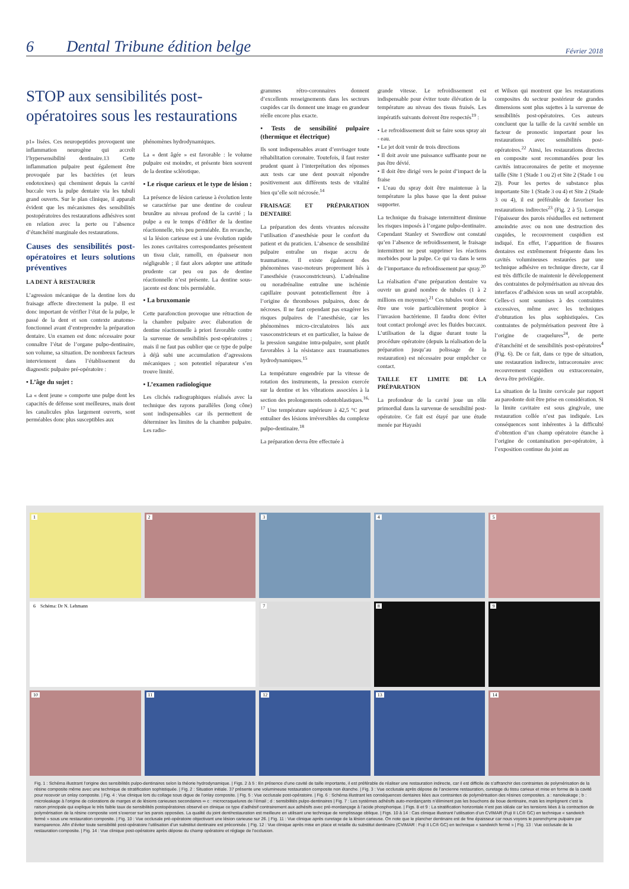6 Dental Tribune édition belge Février 2018
p1» lisées. Ces neuropeptides provoquent une inflammation neurogène qui accroît l’hypersensibilité dentinaire.13 Cette inflammation pulpaire peut également être provoquée par les bactéries (et leurs endotoxines) qui cheminent depuis la cavité buccale vers la pulpe dentaire via les tubuli grand ouverts. Sur le plan clinique, il apparaît évident que les mécanismes des sensibilités postopératoires des restaurations adhésives sont en relation avec la perte ou l’absence d’étanchéité marginale des restaurations.
Causes des sensibilités post-opératoires et leurs solutions préventives
LA DENT À RESTAURER
L’agression mécanique de la dentine lors du fraisage affecte directement la pulpe. Il est donc important de vérifier l’état de la pulpe, le passé de la dent et son contexte anatomo-fonctionnel avant d’entreprendre la préparation dentaire. Un examen est donc nécessaire pour connaître l’état de l’organe pulpo-dentinaire, son volume, sa situation. De nombreux facteurs interviennent dans l’établissement du diagnostic pulpaire pré-opératoire :
• L’âge du sujet :
La « dent jeune » comporte une pulpe dont les capacités de défense sont meilleures, mais dont les canalicules plus largement ouverts, sont perméables donc plus susceptibles aux
phénomènes hydrodynamiques.
La « dent âgée » est favorable : le volume pulpaire est moindre, et présente bien souvent de la dentine sclérotique.
• Le risque carieux et le type de lésion :
La présence de lésion carieuse à évolution lente se caractérise par une dentine de couleur brunâtre au niveau profond de la cavité ; la pulpe a eu le temps d’édifier de la dentine réactionnelle, très peu perméable. En revanche, si la lésion carieuse est à une évolution rapide les zones cavitaires correspondantes présentent un tissu clair, ramolli, en épaisseur non négligeable ; il faut alors adopter une attitude prudente car peu ou pas de dentine réactionnelle n’est présente. La dentine sous-jacente est donc très perméable.
• La bruxomanie
Cette parafonction provoque une rétraction de la chambre pulpaire avec élaboration de dentine réactionnelle à priori favorable contre la survenue de sensibilités post-opératoires ; mais il ne faut pas oublier que ce type de pulpe à déjà subi une accumulation d’agressions mécaniques ; son potentiel réparateur s’en trouve limité.
• L’examen radiologique
Les clichés radiographiques réalisés avec la technique des rayons parallèles (long cône) sont indispensables car ils permettent de déterminer les limites de la chambre pulpaire. Les radio-
grammes rétro-coronnaires donnent d’excellents renseignements dans les secteurs cuspides car ils donnent une image en grandeur réelle encore plus exacte.
• Tests de sensibilité pulpaire (thermique et électrique)
Ils sont indispensables avant d’envisager toute réhabilitation coronaire. Toutefois, il faut rester prudent quant à l’interprétation des réponses aux tests car une dent pouvait répondre positivement aux différents tests de vitalité bien qu’elle soit nécrosée.<sup>14</sup>
FRAISAGE ET PRÉPARATION DENTAIRE
La préparation des dents vivantes nécessite l’utilisation d’anesthésie pour le confort du patient et du praticien. L’absence de sensibilité pulpaire entraîne un risque accru de traumatisme. Il existe également des phénomènes vaso-moteurs proprement liés à l’anesthésie (vasoconstricteurs). L’adrénaline ou noradrénaline entraîne une ischémie capillaire pouvant potentiellement être à l’origine de thromboses pulpaires, donc de nécroses. Il ne faut cependant pas exagérer les risques pulpaires de l’anesthésie, car les phénomènes micro-circulatoires liés aux vasoconstricteurs et en particulier, la baisse de la pression sanguine intra-pulpaire, sont plutôt favorables à la résistance aux traumatismes hydrodynamiques.<sup>15</sup>
La température engendrée par la vitesse de rotation des instruments, la pression exercée sur la dentine et les vibrations associées à la section des prolongements odontoblastiques.<sup>16, 17</sup> Une température supérieure à 42,5 °C peut entraîner des lésions irréversibles du complexe pulpo-dentinaire.<sup>18</sup>
La préparation devra être effectuée à
grande vitesse. Le refroidissement est indispensable pour éviter toute élévation de la température au niveau des tissus fraisés. Les impératifs suivants doivent être respectés<sup>19</sup> :
• Le refroidissement doit se faire sous spray air - eau.
• Le jet doit venir de trois directions
• Il doit avoir une puissance suffisante pour ne pas être dévié.
• Il doit être dirigé vers le point d’impact de la fraise
• L’eau du spray doit être maintenue à la température la plus basse que la dent puisse supporter.
La technique du fraisage intermittent diminue les risques imposés à l’organe pulpo-dentinaire. Cependant Stanley et Swerdlow ont constaté qu’en l’absence de refroidissement, le fraisage intermittent ne peut supprimer les réactions morbides pour la pulpe. Ce qui va dans le sens de l’importance du refroidissement par spray.<sup>20</sup>
La réalisation d’une préparation dentaire va ouvrir un grand nombre de tubules (1 à 2 millions en moyenne).<sup>21</sup> Ces tubules vont donc être une voie particulièrement propice à l’invasion bactérienne. Il faudra donc éviter tout contact prolongé avec les fluides buccaux. L’utilisation de la digue durant toute la procédure opératoire (depuis la réalisation de la préparation jusqu’au polissage de la restauration) est nécessaire pour empêcher ce contact.
TAILLE ET LIMITE DE LA PRÉPARATION
La profondeur de la cavité joue un rôle primordial dans la survenue de sensibilité post-opératoire. Ce fait est étayé par une étude menée par Hayashi
et Wilson qui montrent que les restaurations composites du secteur postérieur de grandes dimensions sont plus sujettes à la survenue de sensibilités post-opératoires. Ces auteurs concluent que la taille de la cavité semble un facteur de pronostic important pour les restaurations avec sensibilités post-opératoires.<sup>22</sup> Ainsi, les restaurations directes en composite sont recommandées pour les cavités intracoronaires de petite et moyenne taille (Site 1 (Stade 1 ou 2) et Site 2 (Stade 1 ou 2)). Pour les pertes de substance plus importante Site 1 (Stade 3 ou 4) et Site 2 (Stade 3 ou 4), il est préférable de favoriser les restaurations indirectes<sup>23</sup> (Fig. 2 à 5). Lorsque l’épaisseur des parois résiduelles est nettement amoindrie avec ou non une destruction des cuspides, le recouvrement cuspidien est indiqué. En effet, l’apparition de fissures dentaires est extrêmement fréquente dans les cavités volumineuses restaurées par une technique adhésive en technique directe, car il est très difficile de maintenir le développement des contraintes de polymérisation au niveau des interfaces d’adhésion sous un seuil acceptable. Celles-ci sont soumises à des contraintes excessives, même avec les techniques d’obturation les plus sophistiquées. Ces contraintes de polymérisation peuvent être à l’origine de craquelures<sup>24</sup>, de perte d’étanchéité et de sensibilités post-opératoires<sup>4</sup> (Fig. 6). De ce fait, dans ce type de situation, une restauration indirecte, intracoronaire avec recouvrement cuspidien ou extracoronaire, devra être privilégiée.
La situation de la limite cervicale par rapport au parodonte doit être prise en considération. Si la limite cavitaire est sous gingivale, une restauration collée n’est pas indiquée. Les conséquences sont inhérentes à la difficulté d’obtention d’un champ opératoire étanche à l’origine de contamination per-opératoire, à l’exposition continue du joint au
STOP aux sensibilités post-opératoires sous les restaurations
1
2
3
4
5
6 Schéma: Dr N. Lehmann
7
8
9
10
11
12
13
14
Fig. 1 : Schéma illustrant l’origine des sensibilités pulpo-dentinaires selon la théorie hydrodynamique. | Figs. 2 à 5 : En présence d’une cavité de taille importante, il est préférable de réaliser une restauration indirecte, car il est difficile de s’affranchir des contraintes de polymérisation de la résine composite même avec une technique de stratification sophistiquée. | Fig. 2 : Situation initiale. 37 présente une volumineuse restauration composite non étanche. | Fig. 3 : Vue occlusale après dépose de l’ancienne restauration, curetage du tissu carieux et mise en forme de la cavité pour recevoir un onlay composite. | Fig. 4 : Vue clinique lors du collage sous digue de l’onlay composite. | Fig. 5 : Vue occlusale post-opératoire. | Fig. 6 : Schéma illustrant les conséquences dentaires liées aux contraintes de polymérisation des résines composites. a : nanoleakage ; b : microleakage à l’origine de colorations de marges et de lésions carieuses secondaires ∞ c : microcraquelures de l’émail ; d : sensibilités pulpo-dentinaires | Fig. 7 : Les systèmes adhésifs auto-mordançants n’éliminent pas les bouchons de boue dentinaire, mais les imprègnent c’est la raison principale qui explique le très faible taux de sensibilités postopératoires observé en clinique ce type d’adhésif contrairement aux adhésifs avec pré-mordançage à l’acide phosphorique. | Figs. 8 et 9 : La stratification horizontale n’est pas idéale car les tensions liées à la contraction de polymérisation de la résine composite vont s’exercer sur les parois opposées. La qualité du joint dent/restauration est meilleure en utilisant une technique de remplissage oblique. | Figs. 10 à 14 : Cas clinique illustrant l’utilisation d’un CVIMAR (Fuji II LC® GC) en technique « sandwich fermé » sous une restauration composite. | Fig. 10 : Vue occlusale pré-opératoire objectivant une lésion carieuse sur 26. | Fig. 11 : Vue clinique après curetage de la lésion carieuse. On note que le plancher dentinaire est de fine épaisseur car nous voyons le parenchyme pulpaire par transparence. Afin d’éviter toute sensibilité post-opératoire l’utilisation d’un substitut dentinaire est préconisée. | Fig. 12 : Vue clinique après mise en place et retaille du substitut dentinaire (CVIMAR : Fuji II LC® GC) en technique « sandwich fermé » | Fig. 13 : Vue occlusale de la restauration composite. | Fig. 14 : Vue clinique post-opératoire après dépose du champ opératoire et réglage de l’occlusion.